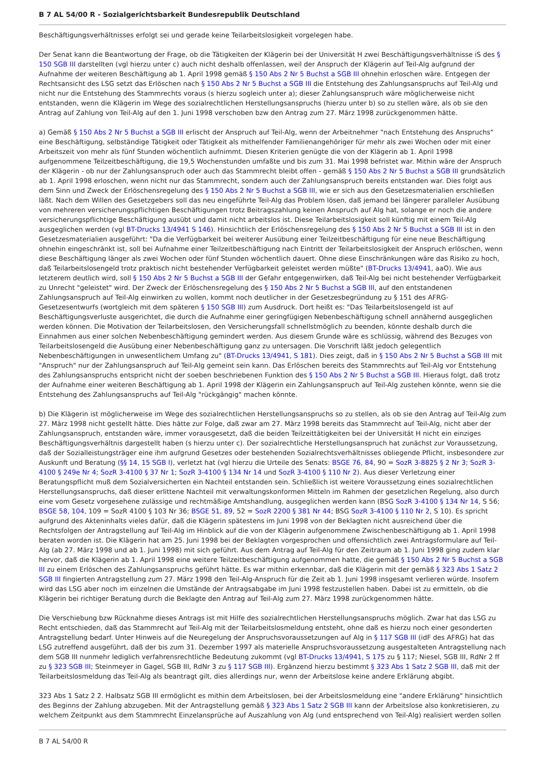B 7 AL 54/00 R - Sozialgerichtsbarkeit Bundesrepublik Deutschland
Beschäftigungsverhältnisses erfolgt sei und gerade keine Teilarbeitslosigkeit vorgelegen habe.
Der Senat kann die Beantwortung der Frage, ob die Tätigkeiten der Klägerin bei der Universität H zwei Beschäftigungsverhältnisse iS des § 150 SGB III darstellten (vgl hierzu unter c) auch nicht deshalb offenlassen, weil der Anspruch der Klägerin auf Teil-Alg aufgrund der Aufnahme der weiteren Beschäftigung ab 1. April 1998 gemäß § 150 Abs 2 Nr 5 Buchst a SGB III ohnehin erloschen wäre. Entgegen der Rechtsansicht des LSG setzt das Erlöschen nach § 150 Abs 2 Nr 5 Buchst a SGB III die Entstehung des Zahlungsanspruchs auf Teil-Alg und nicht nur die Entstehung des Stammrechts voraus (s hierzu sogleich unter a); dieser Zahlungsanspruch wäre möglicherweise nicht entstanden, wenn die Klägerin im Wege des sozialrechtlichen Herstellungsanspruchs (hierzu unter b) so zu stellen wäre, als ob sie den Antrag auf Zahlung von Teil-Alg auf den 1. Juni 1998 verschoben bzw den Antrag zum 27. März 1998 zurückgenommen hätte.
a) Gemäß § 150 Abs 2 Nr 5 Buchst a SGB III erlischt der Anspruch auf Teil-Alg, wenn der Arbeitnehmer "nach Entstehung des Anspruchs" eine Beschäftigung, selbständige Tätigkeit oder Tätigkeit als mithelfender Familienangehöriger für mehr als zwei Wochen oder mit einer Arbeitszeit von mehr als fünf Stunden wöchentlich aufnimmt. Diesen Kriterien genügte die von der Klägerin ab 1. April 1998 aufgenommene Teilzeitbeschäftigung, die 19,5 Wochenstunden umfaßte und bis zum 31. Mai 1998 befristet war. Mithin wäre der Anspruch der Klägerin - ob nur der Zahlungsanspruch oder auch das Stammrecht bleibt offen - gemäß § 150 Abs 2 Nr 5 Buchst a SGB III grundsätzlich ab 1. April 1998 erloschen, wenn nicht nur das Stammrecht, sondern auch der Zahlungsanspruch bereits entstanden war. Dies folgt aus dem Sinn und Zweck der Erlöschensregelung des § 150 Abs 2 Nr 5 Buchst a SGB III, wie er sich aus den Gesetzesmaterialien erschließen läßt. Nach dem Willen des Gesetzgebers soll das neu eingeführte Teil-Alg das Problem lösen, daß jemand bei längerer paralleler Ausübung von mehreren versicherungspflichtigen Beschäftigungen trotz Beitragszahlung keinen Anspruch auf Alg hat, solange er noch die andere versicherungspflichtige Beschäftigung ausübt und damit nicht arbeitslos ist. Diese Teilarbeitslosigkeit soll künftig mit einem Teil-Alg ausgeglichen werden (vgl BT-Drucks 13/4941 S 146). Hinsichtlich der Erlöschensregelung des § 150 Abs 2 Nr 5 Buchst a SGB III ist in den Gesetzesmaterialien ausgeführt: "Da die Verfügbarkeit bei weiterer Ausübung einer Teilzeitbeschäftigung für eine neue Beschäftigung ohnehin eingeschränkt ist, soll bei Aufnahme einer Teilzeitbeschäftigung nach Eintritt der Teilarbeitslosigkeit der Anspruch erlöschen, wenn diese Beschäftigung länger als zwei Wochen oder fünf Stunden wöchentlich dauert. Ohne diese Einschränkungen wäre das Risiko zu hoch, daß Teilarbeitslosengeld trotz praktisch nicht bestehender Verfügbarkeit geleistet werden müßte" (BT-Drucks 13/4941, aaO). Wie aus letzterem deutlich wird, soll § 150 Abs 2 Nr 5 Buchst a SGB III der Gefahr entgegenwirken, daß Teil-Alg bei nicht bestehender Verfügbarkeit zu Unrecht "geleistet" wird. Der Zweck der Erlöschensregelung des § 150 Abs 2 Nr 5 Buchst a SGB III, auf den entstandenen Zahlungsanspruch auf Teil-Alg einwirken zu wollen, kommt noch deutlicher in der Gesetzesbegründung zu § 151 des AFRG-Gesetzesentwurfs (wortgleich mit dem späteren § 150 SGB III) zum Ausdruck. Dort heißt es: "Das Teilarbeitslosengeld ist auf Beschäftigungsverluste ausgerichtet, die durch die Aufnahme einer geringfügigen Nebenbeschäftigung schnell annähernd ausgeglichen werden können. Die Motivation der Teilarbeitslosen, den Versicherungsfall schnellstmöglich zu beenden, könnte deshalb durch die Einnahmen aus einer solchen Nebenbeschäftigung gemindert werden. Aus diesem Grunde wäre es schlüssig, während des Bezuges von Teilarbeitslosengeld die Ausübung einer Nebenbeschäftigung ganz zu untersagen. Die Vorschrift läßt jedoch gelegentlich Nebenbeschäftigungen in unwesentlichem Umfang zu" (BT-Drucks 13/4941, S 181). Dies zeigt, daß in § 150 Abs 2 Nr 5 Buchst a SGB III mit "Anspruch" nur der Zahlungsanspruch auf Teil-Alg gemeint sein kann. Das Erlöschen bereits des Stammrechts auf Teil-Alg vor Entstehung des Zahlungsanspruchs entspricht nicht der soeben beschriebenen Funktion des § 150 Abs 2 Nr 5 Buchst a SGB III. Hieraus folgt, daß trotz der Aufnahme einer weiteren Beschäftigung ab 1. April 1998 der Klägerin ein Zahlungsanspruch auf Teil-Alg zustehen könnte, wenn sie die Entstehung des Zahlungsanspruchs auf Teil-Alg "rückgängig" machen könnte.
b) Die Klägerin ist möglicherweise im Wege des sozialrechtlichen Herstellungsanspruchs so zu stellen, als ob sie den Antrag auf Teil-Alg zum 27. März 1998 nicht gestellt hätte. Dies hätte zur Folge, daß zwar am 27. März 1998 bereits das Stammrecht auf Teil-Alg, nicht aber der Zahlungsanspruch, entstanden wäre, immer vorausgesetzt, daß die beiden Teilzeittätigkeiten bei der Universität H nicht ein einziges Beschäftigungsverhältnis dargestellt haben (s hierzu unter c). Der sozialrechtliche Herstellungsanspruch hat zunächst zur Voraussetzung, daß der Sozialleistungsträger eine ihm aufgrund Gesetzes oder bestehenden Sozialrechtsverhältnisses obliegende Pflicht, insbesondere zur Auskunft und Beratung (§§ 14, 15 SGB I), verletzt hat (vgl hierzu die Urteile des Senats: BSGE 76, 84, 90 = SozR 3-8825 § 2 Nr 3; SozR 3-4100 § 249e Nr 4; SozR 3-4100 § 37 Nr 1; SozR 3-4100 § 134 Nr 14 und SozR 3-4100 § 110 Nr 2). Aus dieser Verletzung einer Beratungspflicht muß dem Sozialversicherten ein Nachteil entstanden sein. Schließlich ist weitere Voraussetzung eines sozialrechtlichen Herstellungsanspruchs, daß dieser erlittene Nachteil mit verwaltungskonformen Mitteln im Rahmen der gesetzlichen Regelung, also durch eine vom Gesetz vorgesehene zulässige und rechtmäßige Amtshandlung, ausgeglichen werden kann (BSG SozR 3-4100 § 134 Nr 14, S 56; BSGE 58, 104, 109 = SozR 4100 § 103 Nr 36; BSGE 51, 89, 52 = SozR 2200 § 381 Nr 44; BSG SozR 3-4100 § 110 Nr 2, S 10). Es spricht aufgrund des Akteninhalts vieles dafür, daß die Klägerin spätestens im Juni 1998 von der Beklagten nicht ausreichend über die Rechtsfolgen der Antragstellung auf Teil-Alg im Hinblick auf die von der Klägerin aufgenommene Zwischenbeschäftigung ab 1. April 1998 beraten worden ist. Die Klägerin hat am 25. Juni 1998 bei der Beklagten vorgesprochen und offensichtlich zwei Antragsformulare auf Teil-Alg (ab 27. März 1998 und ab 1. Juni 1998) mit sich geführt. Aus dem Antrag auf Teil-Alg für den Zeitraum ab 1. Juni 1998 ging zudem klar hervor, daß die Klägerin ab 1. April 1998 eine weitere Teilzeitbeschäftigung aufgenommen hatte, die gemäß § 150 Abs 2 Nr 5 Buchst a SGB III zu einem Erlöschen des Zahlungsanspruchs geführt hätte. Es war mithin erkennbar, daß die Klägerin mit der gemäß § 323 Abs 1 Satz 2 SGB III fingierten Antragstellung zum 27. März 1998 den Teil-Alg-Anspruch für die Zeit ab 1. Juni 1998 insgesamt verlieren würde. Insofern wird das LSG aber noch im einzelnen die Umstände der Antragsabgabe im Juni 1998 festzustellen haben. Dabei ist zu ermitteln, ob die Klägerin bei richtiger Beratung durch die Beklagte den Antrag auf Teil-Alg zum 27. März 1998 zurückgenommen hätte.
Die Verschiebung bzw Rücknahme dieses Antrags ist mit Hilfe des sozialrechtlichen Herstellungsanspruchs möglich. Zwar hat das LSG zu Recht entschieden, daß das Stammrecht auf Teil-Alg mit der Teilarbeitslosmeldung entsteht, ohne daß es hierzu noch einer gesonderten Antragstellung bedarf. Unter Hinweis auf die Neuregelung der Anspruchsvoraussetzungen auf Alg in § 117 SGB III (idF des AFRG) hat das LSG zutreffend ausgeführt, daß der bis zum 31. Dezember 1997 als materielle Anspruchsvoraussetzung ausgestalteten Antragstellung nach dem SGB III nunmehr lediglich verfahrensrechtliche Bedeutung zukommt (vgl BT-Drucks 13/4941, S 175 zu § 117; Niesel, SGB III, RdNr 2 ff zu § 323 SGB III; Steinmeyer in Gagel, SGB III, RdNr 3 zu § 117 SGB III). Ergänzend hierzu bestimmt § 323 Abs 1 Satz 2 SGB III, daß mit der Teilarbeitslosmeldung das Teil-Alg als beantragt gilt, dies allerdings nur, wenn der Arbeitslose keine andere Erklärung abgibt.
323 Abs 1 Satz 2 2. Halbsatz SGB III ermöglicht es mithin dem Arbeitslosen, bei der Arbeitslosmeldung eine "andere Erklärung" hinsichtlich des Beginns der Zahlung abzugeben. Mit der Antragstellung gemäß § 323 Abs 1 Satz 2 SGB III kann der Arbeitslose also konkretisieren, zu welchem Zeitpunkt aus dem Stammrecht Einzelansprüche auf Auszahlung von Alg (und entsprechend von Teil-Alg) realisiert werden sollen
B 7 AL 54/00 R